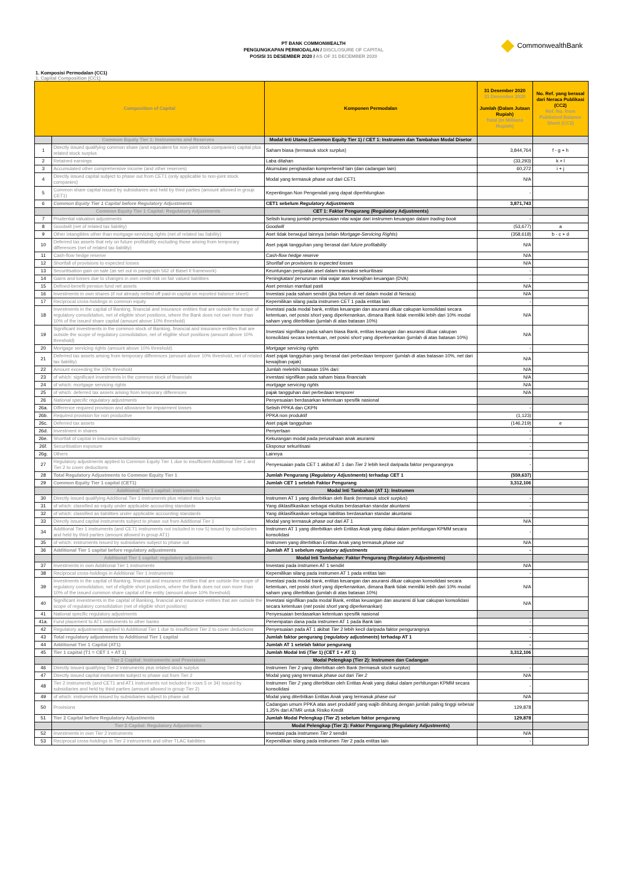PT BANK COMMONWEALTH
PENGUNGKAPAN PERMODALAN / DISCLOSURE OF CAPITAL
POSISI 31 DESEMBER 2020 / AS OF 31 DECEMBER 2020
CommonwealthBank
1. Komposisi Permodalan (CC1)
1. Capital Composition (CC1)
| Composition of Capital | | Komponen Permodalan | 31 Desember 2020 31 December 2020 Jumlah (Dalam Jutaan Rupiah) Total (In Millions Rupiah) | No. Ref. yang berasal dari Neraca Publikasi (CC2) Ref. No. from Published Balance Sheet (CC2) |
| --- | --- | --- | --- | --- |
| | Common Equity Tier 1: Instruments and Reserves | Modal Inti Utama (Common Equity Tier 1) / CET 1: Instrumen dan Tambahan Modal Disetor | | |
| 1 | Directly issued qualifying common share (and equivalent for non-joint stock companies) capital plus related stock surplus | Saham biasa (termasuk stock surplus ) | 3,844,764 | f - g + h |
| 2 | Retained earnings | Laba ditahan | (33,293) | k + l |
| 3 | Accumulated other comprehensive income (and other reserves) | Akumulasi penghasilan komprehensif lain (dan cadangan lain) | 60,272 | i + j |
| 4 | Directly issued capital subject to phase out from CET1 (only applicable to non-joint stock companies) | Modal yang termasuk phase out dari CET1 | N/A | |
| 5 | Common share capital issued by subsidiaries and held by third parties (amount allowed in group CET1) | Kepentingan Non Pengendali yang dapat diperhitungkan | - | |
| 6 | Common Equity Tier 1 Capital before Regulatory Adjustments | CET1 sebelum Regulatory Adjustments | 3,871,743 | |
| | Common Equity Tier 1 Capital: Regulatory Adjustments | CET 1: Faktor Pengurang (Regulatory Adjustments) | | |
| 7 | Prudential valuation adjustments | Selisih kurang jumlah penyesuaian nilai wajar dari instrumen keuangan dalam trading book | - | |
| 8 | Goodwill (net of related tax liability) | Goodwill | (53,677) | a |
| 9 | Other intangibles other than mortgage-servicing rights (net of related tax liability) | Aset tidak berwujud lainnya (selain Mortgage-Servicing Rights ) | (358,618) | b - c + d |
| 10 | Deferred tax assets that rely on future profitability excluding those arising from temporary differences (net of related tax liability) | Aset pajak tangguhan yang berasal dari future profitability | N/A | |
| 11 | Cash-flow hedge reserve | Cash-flow hedge reserve | N/A | |
| 12 | Shortfall of provisions to expected losses | Shortfall on provisions to expected losses | N/A | |
| 13 | Securitisation gain on sale (as set out in paragraph 562 of Basel II framework) | Keuntungan penjualan aset dalam transaksi sekuritisasi | - | |
| 14 | Gains and losses due to changes in own credit risk on fair valued liabilities | Peningkatan/ penurunan nilai wajar atas kewajiban keuangan (DVA) | - | |
| 15 | Defined-benefit pension fund net assets | Aset pensiun manfaat pasti | N/A | |
| 16 | Investments in own shares (if not already netted off paid-in capital on reported balance sheet) | Investasi pada saham sendiri (jika belum di net dalam modal di Neraca) | N/A | |
| 17 | Reciprocal cross-holdings in common equity | Kepemilikan silang pada instrumen CET 1 pada entitas lain | - | |
| 18 | Investments in the capital of Banking, financial and insurance entities that are outside the scope of regulatory consolidation, net of eligible short positions, where the Bank does not own more than 10% of the issued share capital (amount above 10% threshold) | Investasi pada modal bank, entitas keuangan dan asuransi diluar cakupan konsolidasi secara ketentuan, net posisi short yang diperkenankan, dimana Bank tidak memiliki lebih dari 10% modal saham yang diterbitkan (jumlah di atas batasan 10%) | N/A | |
| 19 | Significant investments in the common stock of Banking, financial and insurance entities that are outside the scope of regulatory consolidation, net of eligible short positions (amount above 10% threshold) | Investasi signifikan pada saham biasa Bank, entitas keuangan dan asuransi diluar cakupan konsolidasi secara ketentuan, net posisi short yang diperkenankan (jumlah di atas batasan 10%) | N/A | |
| 20 | Mortgage servicing rights (amount above 10% threshold) | Mortgage servicing rights | - | |
| 21 | Deferred tax assets arising from temporary differences (amount above 10% threshold, net of related tax liability) | Aset pajak tangguhan yang berasal dari perbedaan temporer (jumlah di atas batasan 10%, net dari kewajiban pajak) | N/A | |
| 22 | Amount exceeding the 15% threshold | Jumlah melebihi batasan 15% dari: | N/A | |
| 23 | of which: significant investments in the common stock of financials | investasi signifikan pada saham biasa financials | N/A | |
| 24 | of which: mortgage servicing rights | mortgage servicing rights | N/A | |
| 25 | of which: deferred tax assets arising from temporary differences | pajak tangguhan dari perbedaan temporer | N/A | |
| 26 | National specific regulatory adjustments | Penyesuaian berdasarkan ketentuan spesifik nasional | | |
| 26a. | Difference required provision and allowance for impairment losses | Selisih PPKA dan CKPN | - | |
| 26b. | Required provision for non productive | PPKA non produktif | (1,123) | |
| 26c. | Deferred tax assets | Aset pajak tangguhan | (146,219) | e |
| 26d. | Investment in shares | Penyertaan | - | |
| 26e. | Shortfall of capital in insurance subsidiary | Kekurangan modal pada perusahaan anak asuransi | - | |
| 26f. | Securitisation exposure | Eksposur sekuritisasi | - | |
| 26g. | Others | Lainnya | - | |
| 27 | Regulatory adjustments applied to Common Equity Tier 1 due to insufficient Additional Tier 1 and Tier 2 to cover deductions | Penyesuaian pada CET 1 akibat AT 1 dan Tier 2 lebih kecil daripada faktor pengurangnya | - | |
| 28 | Total Regulatory Adjustments to Common Equity Tier 1 | Jumlah Pengurang ( Regulatory Adjustments ) terhadap CET 1 | (559,637) | |
| 29 | Common Equity Tier 1 capital (CET1) | Jumlah CET 1 setelah Faktor Pengurang | 3,312,106 | |
| | Additional Tier 1 capital: instruments | Modal Inti Tambahan (AT 1): Instrumen | | |
| 30 | Directly issued qualifying Additional Tier 1 instruments plus related stock surplus | Instrumen AT 1 yang diterbitkan oleh Bank (termasuk stock surplus ) | - | |
| 31 | of which: classified as equity under applicable accounting standards | Yang diklasifikasikan sebagai ekuitas berdasarkan standar akuntansi | - | |
| 32 | of which: classified as liabilities under applicable accounting standards | Yang diklasifikasikan sebagai liabilitas berdasarkan standar akuntansi | - | |
| 33 | Directly issued capital instruments subject to phase out from Additional Tier 1 | Modal yang termasuk phase out dari AT 1 | N/A | |
| 34 | Additional Tier 1 instruments (and CET1 instruments not included in row 5) issued by subsidiaries and held by third parties (amount allowed in group AT1) | Instrumen AT 1 yang diterbitkan oleh Entitas Anak yang diakui dalam perhitungan KPMM secara konsolidasi | - | |
| 35 | of which: instruments issued by subsidiaries subject to phase out | Instrumen yang diterbitkan Entitas Anak yang termasuk phase out | N/A | |
| 36 | Additional Tier 1 capital before regulatory adjustments | Jumlah AT 1 sebelum regulatory adjustments | - | |
| | Additional Tier 1 capital: regulatory adjustments | Modal Inti Tambahan: Faktor Pengurang (Regulatory Adjustments) | | |
| 37 | Investments in own Additional Tier 1 instruments | Investasi pada instrumen AT 1 sendiri | N/A | |
| 38 | Reciprocal cross-holdings in Additional Tier 1 instruments | Kepemilikan silang pada instrumen AT 1 pada entitas lain | - | |
| 39 | Investments in the capital of Banking, financial and insurance entities that are outside the scope of regulatory consolidation, net of eligible short positions, where the Bank does not own more than 10% of the issued common share capital of the entity (amount above 10% threshold) | Investasi pada modal bank, entitas keuangan dan asuransi diluar cakupan konsolidasi secara ketentuan, net posisi short yang diperkenankan, dimana Bank tidak memiliki lebih dari 10% modal saham yang diterbitkan (jumlah di atas batasan 10%) | N/A | |
| 40 | Significant investments in the capital of Banking, financial and insurance entities that are outside the scope of regulatory consolidation (net of eligible short positions) | Investasi signifikan pada modal Bank, entitas keuangan dan asuransi di luar cakupan konsolidasi secara ketentuan ( net posisi short yang diperkenankan) | N/A | |
| 41 | National specific regulatory adjustments | Penyesuaian berdasarkan ketentuan spesifik nasional | | |
| 41a. | Fund placement to AT1 instruments to other banks | Penempatan dana pada instrumen AT 1 pada Bank lain | - | |
| 42 | Regulatory adjustments applied to Additional Tier 1 due to insufficient Tier 2 to cover deductions | Penyesuaian pada AT 1 akibat Tier 2 lebih kecil daripada faktor pengurangnya | - | |
| 43 | Total regulatory adjustments to Additional Tier 1 capital | Jumlah faktor pengurang ( regulatory adjustments ) terhadap AT 1 | - | |
| 44 | Additional Tier 1 Capital (AT1) | Jumlah AT 1 setelah faktor pengurang | - | |
| 45 | Tier 1 capital (T1 = CET 1 + AT 1) | Jumlah Modal Inti ( Tier 1) (CET 1 + AT 1) | 3,312,106 | |
| | Tier 2 Capital: Instruments and Provisions | Modal Pelengkap (Tier 2): Instrumen dan Cadangan | | |
| 46 | Directly issued qualifying Tier 2 instruments plus related stock surplus | Instrumen Tier 2 yang diterbitkan oleh Bank (termasuk stock surplus ) | - | |
| 47 | Directly issued capital instruments subject to phase out from Tier 2 | Modal yang yang termasuk phase out dari Tier 2 | N/A | |
| 48 | Tier 2 instruments (and CET1 and AT1 instruments not included in rows 5 or 34) issued by subsidiaries and held by third parties (amount allowed in group Tier 2) | Instrumen Tier 2 yang diterbitkan oleh Entitas Anak yang diakui dalam perhitungan KPMM secara konsolidasi | - | |
| 49 | of which: instruments issued by subsidiaries subject to phase out | Modal yang diterbitkan Entitas Anak yang termasuk phase out | N/A | |
| 50 | Provisions | Cadangan umum PPKA atas aset produktif yang wajib dihitung dengan jumlah paling tinggi sebesar 1,25% dari ATMR untuk Risiko Kredit | 129,878 | |
| 51 | Tier 2 Capital before Regulatory Adjustments | Jumlah Modal Pelengkap ( Tier 2 ) sebelum faktor pengurang | 129,878 | |
| | Tier 2 Capital: Regulatory Adjustments | Modal Pelengkap (Tier 2): Faktor Pengurang (Regulatory Adjustments) | | |
| 52 | Investments in own Tier 2 instruments | Investasi pada instrumen Tier 2 sendiri | N/A | |
| 53 | Reciprocal cross-holdings in Tier 2 instruments and other TLAC liabilities | Kepemilikan silang pada instrumen Tier 2 pada entitas lain | - | |